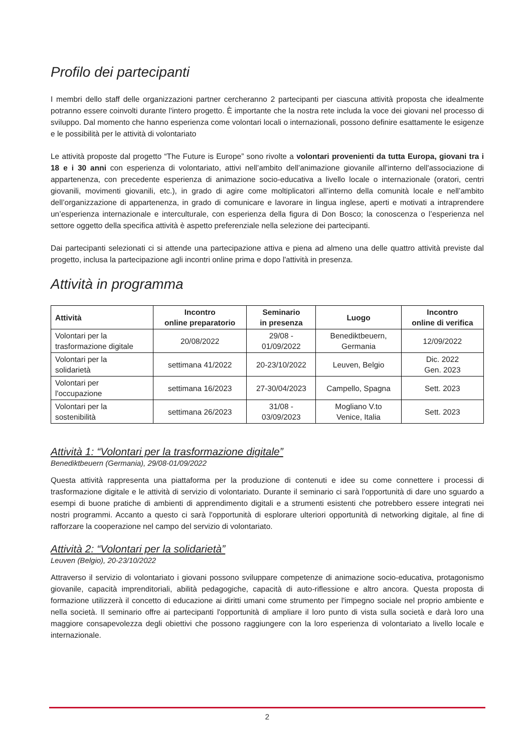Profilo dei partecipanti
I membri dello staff delle organizzazioni partner cercheranno 2 partecipanti per ciascuna attività proposta che idealmente potranno essere coinvolti durante l'intero progetto. È importante che la nostra rete includa la voce dei giovani nel processo di sviluppo. Dal momento che hanno esperienza come volontari locali o internazionali, possono definire esattamente le esigenze e le possibilità per le attività di volontariato
Le attività proposte dal progetto “The Future is Europe” sono rivolte a volontari provenienti da tutta Europa, giovani tra i 18 e i 30 anni con esperienza di volontariato, attivi nell’ambito dell’animazione giovanile all'interno dell'associazione di appartenenza, con precedente esperienza di animazione socio-educativa a livello locale o internazionale (oratori, centri giovanili, movimenti giovanili, etc.), in grado di agire come moltiplicatori all’interno della comunità locale e nell’ambito dell’organizzazione di appartenenza, in grado di comunicare e lavorare in lingua inglese, aperti e motivati a intraprendere un’esperienza internazionale e interculturale, con esperienza della figura di Don Bosco; la conoscenza o l’esperienza nel settore oggetto della specifica attività è aspetto preferenziale nella selezione dei partecipanti.
Dai partecipanti selezionati ci si attende una partecipazione attiva e piena ad almeno una delle quattro attività previste dal progetto, inclusa la partecipazione agli incontri online prima e dopo l'attività in presenza.
Attività in programma
| Attività | Incontro online preparatorio | Seminario in presenza | Luogo | Incontro online di verifica |
| --- | --- | --- | --- | --- |
| Volontari per la trasformazione digitale | 20/08/2022 | 29/08 - 01/09/2022 | Benediktbeuern, Germania | 12/09/2022 |
| Volontari per la solidarietà | settimana 41/2022 | 20-23/10/2022 | Leuven, Belgio | Dic. 2022 Gen. 2023 |
| Volontari per l'occupazione | settimana 16/2023 | 27-30/04/2023 | Campello, Spagna | Sett. 2023 |
| Volontari per la sostenibilità | settimana 26/2023 | 31/08 - 03/09/2023 | Mogliano V.to Venice, Italia | Sett. 2023 |
Attività 1: “Volontari per la trasformazione digitale”
Benediktbeuern (Germania), 29/08-01/09/2022
Questa attività rappresenta una piattaforma per la produzione di contenuti e idee su come connettere i processi di trasformazione digitale e le attività di servizio di volontariato. Durante il seminario ci sarà l'opportunità di dare uno sguardo a esempi di buone pratiche di ambienti di apprendimento digitali e a strumenti esistenti che potrebbero essere integrati nei nostri programmi. Accanto a questo ci sarà l'opportunità di esplorare ulteriori opportunità di networking digitale, al fine di rafforzare la cooperazione nel campo del servizio di volontariato.
Attività 2: “Volontari per la solidarietà”
Leuven (Belgio), 20-23/10/2022
Attraverso il servizio di volontariato i giovani possono sviluppare competenze di animazione socio-educativa, protagonismo giovanile, capacità imprenditoriali, abilità pedagogiche, capacità di auto-riflessione e altro ancora. Questa proposta di formazione utilizzerà il concetto di educazione ai diritti umani come strumento per l'impegno sociale nel proprio ambiente e nella società. Il seminario offre ai partecipanti l'opportunità di ampliare il loro punto di vista sulla società e darà loro una maggiore consapevolezza degli obiettivi che possono raggiungere con la loro esperienza di volontariato a livello locale e internazionale.
2